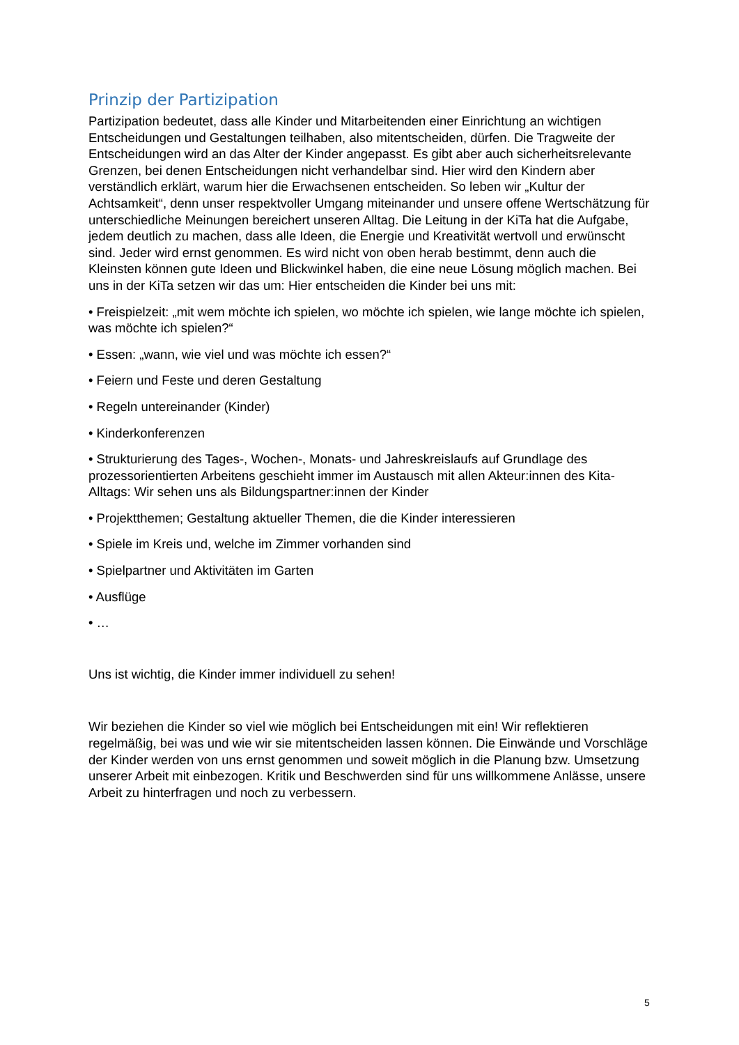Prinzip der Partizipation
Partizipation bedeutet, dass alle Kinder und Mitarbeitenden einer Einrichtung an wichtigen Entscheidungen und Gestaltungen teilhaben, also mitentscheiden, dürfen. Die Tragweite der Entscheidungen wird an das Alter der Kinder angepasst. Es gibt aber auch sicherheitsrelevante Grenzen, bei denen Entscheidungen nicht verhandelbar sind. Hier wird den Kindern aber verständlich erklärt, warum hier die Erwachsenen entscheiden. So leben wir „Kultur der Achtsamkeit“, denn unser respektvoller Umgang miteinander und unsere offene Wertschätzung für unterschiedliche Meinungen bereichert unseren Alltag. Die Leitung in der KiTa hat die Aufgabe, jedem deutlich zu machen, dass alle Ideen, die Energie und Kreativität wertvoll und erwünscht sind. Jeder wird ernst genommen. Es wird nicht von oben herab bestimmt, denn auch die Kleinsten können gute Ideen und Blickwinkel haben, die eine neue Lösung möglich machen. Bei uns in der KiTa setzen wir das um: Hier entscheiden die Kinder bei uns mit:
• Freispielzeit: „mit wem möchte ich spielen, wo möchte ich spielen, wie lange möchte ich spielen, was möchte ich spielen?“
• Essen: „wann, wie viel und was möchte ich essen?“
• Feiern und Feste und deren Gestaltung
• Regeln untereinander (Kinder)
• Kinderkonferenzen
• Strukturierung des Tages-, Wochen-, Monats- und Jahreskreislaufs auf Grundlage des prozessorientierten Arbeitens geschieht immer im Austausch mit allen Akteur:innen des Kita-Alltags: Wir sehen uns als Bildungspartner:innen der Kinder
• Projektthemen; Gestaltung aktueller Themen, die die Kinder interessieren
• Spiele im Kreis und, welche im Zimmer vorhanden sind
• Spielpartner und Aktivitäten im Garten
• Ausflüge
• …
Uns ist wichtig, die Kinder immer individuell zu sehen!
Wir beziehen die Kinder so viel wie möglich bei Entscheidungen mit ein! Wir reflektieren regelmäßig, bei was und wie wir sie mitentscheiden lassen können. Die Einwände und Vorschläge der Kinder werden von uns ernst genommen und soweit möglich in die Planung bzw. Umsetzung unserer Arbeit mit einbezogen. Kritik und Beschwerden sind für uns willkommene Anlässe, unsere Arbeit zu hinterfragen und noch zu verbessern.
5